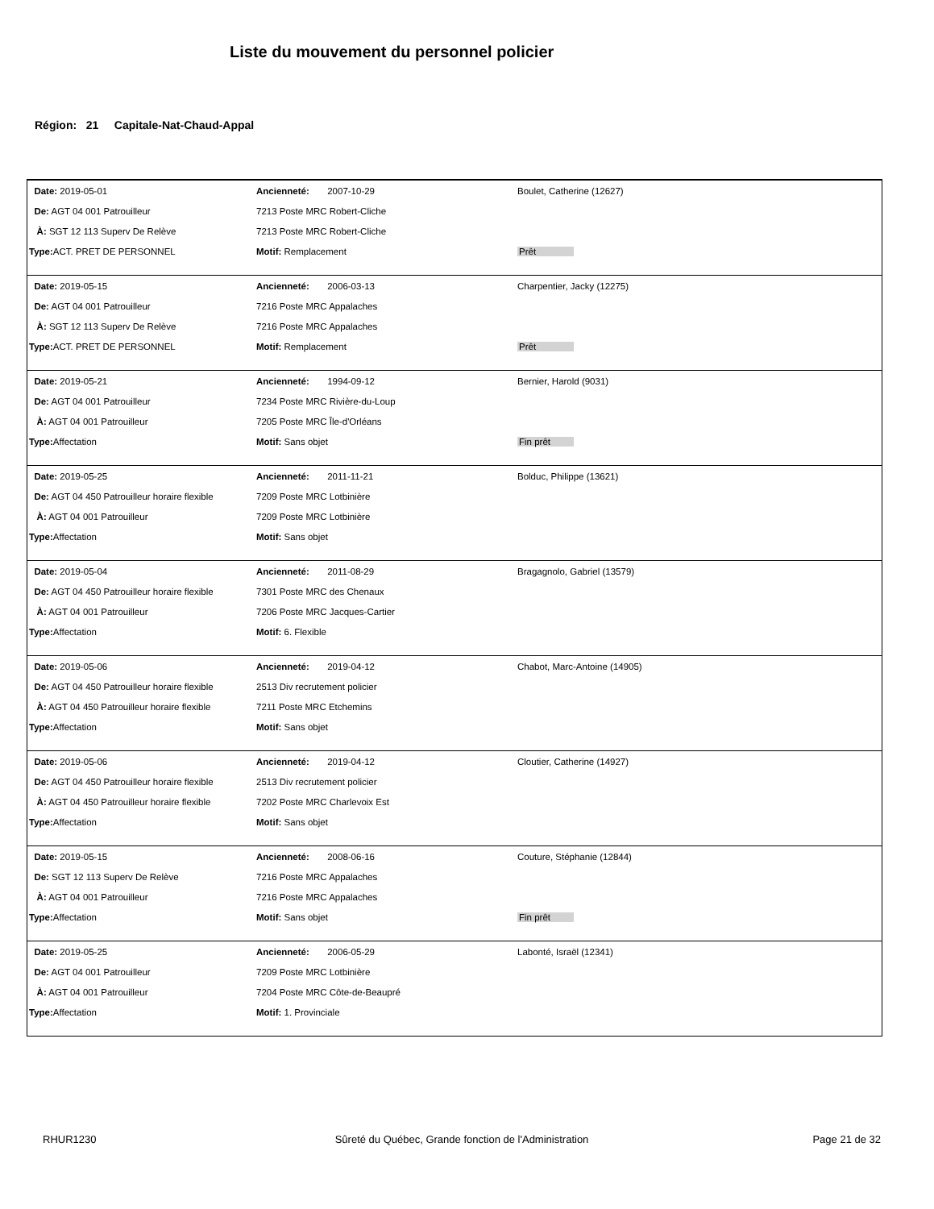Liste du mouvement du personnel policier
Région: 21 Capitale-Nat-Chaud-Appal
| Date: 2019-05-01 | Ancienneté: 2007-10-29 | Boulet, Catherine (12627) |
| De: AGT 04 001 Patrouilleur | 7213 Poste MRC Robert-Cliche | |
| À: SGT 12 113 Superv De Relève | 7213 Poste MRC Robert-Cliche | |
| Type: ACT. PRET DE PERSONNEL | Motif: Remplacement | Prêt |
| Date: 2019-05-15 | Ancienneté: 2006-03-13 | Charpentier, Jacky (12275) |
| De: AGT 04 001 Patrouilleur | 7216 Poste MRC Appalaches | |
| À: SGT 12 113 Superv De Relève | 7216 Poste MRC Appalaches | |
| Type: ACT. PRET DE PERSONNEL | Motif: Remplacement | Prêt |
| Date: 2019-05-21 | Ancienneté: 1994-09-12 | Bernier, Harold (9031) |
| De: AGT 04 001 Patrouilleur | 7234 Poste MRC Rivière-du-Loup | |
| À: AGT 04 001 Patrouilleur | 7205 Poste MRC Île-d'Orléans | |
| Type: Affectation | Motif: Sans objet | Fin prêt |
| Date: 2019-05-25 | Ancienneté: 2011-11-21 | Bolduc, Philippe (13621) |
| De: AGT 04 450 Patrouilleur horaire flexible | 7209 Poste MRC Lotbinière | |
| À: AGT 04 001 Patrouilleur | 7209 Poste MRC Lotbinière | |
| Type: Affectation | Motif: Sans objet | |
| Date: 2019-05-04 | Ancienneté: 2011-08-29 | Bragagnolo, Gabriel (13579) |
| De: AGT 04 450 Patrouilleur horaire flexible | 7301 Poste MRC des Chenaux | |
| À: AGT 04 001 Patrouilleur | 7206 Poste MRC Jacques-Cartier | |
| Type: Affectation | Motif: 6. Flexible | |
| Date: 2019-05-06 | Ancienneté: 2019-04-12 | Chabot, Marc-Antoine (14905) |
| De: AGT 04 450 Patrouilleur horaire flexible | 2513 Div recrutement policier | |
| À: AGT 04 450 Patrouilleur horaire flexible | 7211 Poste MRC Etchemins | |
| Type: Affectation | Motif: Sans objet | |
| Date: 2019-05-06 | Ancienneté: 2019-04-12 | Cloutier, Catherine (14927) |
| De: AGT 04 450 Patrouilleur horaire flexible | 2513 Div recrutement policier | |
| À: AGT 04 450 Patrouilleur horaire flexible | 7202 Poste MRC Charlevoix Est | |
| Type: Affectation | Motif: Sans objet | |
| Date: 2019-05-15 | Ancienneté: 2008-06-16 | Couture, Stéphanie (12844) |
| De: SGT 12 113 Superv De Relève | 7216 Poste MRC Appalaches | |
| À: AGT 04 001 Patrouilleur | 7216 Poste MRC Appalaches | |
| Type: Affectation | Motif: Sans objet | Fin prêt |
| Date: 2019-05-25 | Ancienneté: 2006-05-29 | Labonté, Israël (12341) |
| De: AGT 04 001 Patrouilleur | 7209 Poste MRC Lotbinière | |
| À: AGT 04 001 Patrouilleur | 7204 Poste MRC Côte-de-Beaupré | |
| Type: Affectation | Motif: 1. Provinciale | |
RHUR1230 Sûreté du Québec, Grande fonction de l'Administration
Page 21 de 32